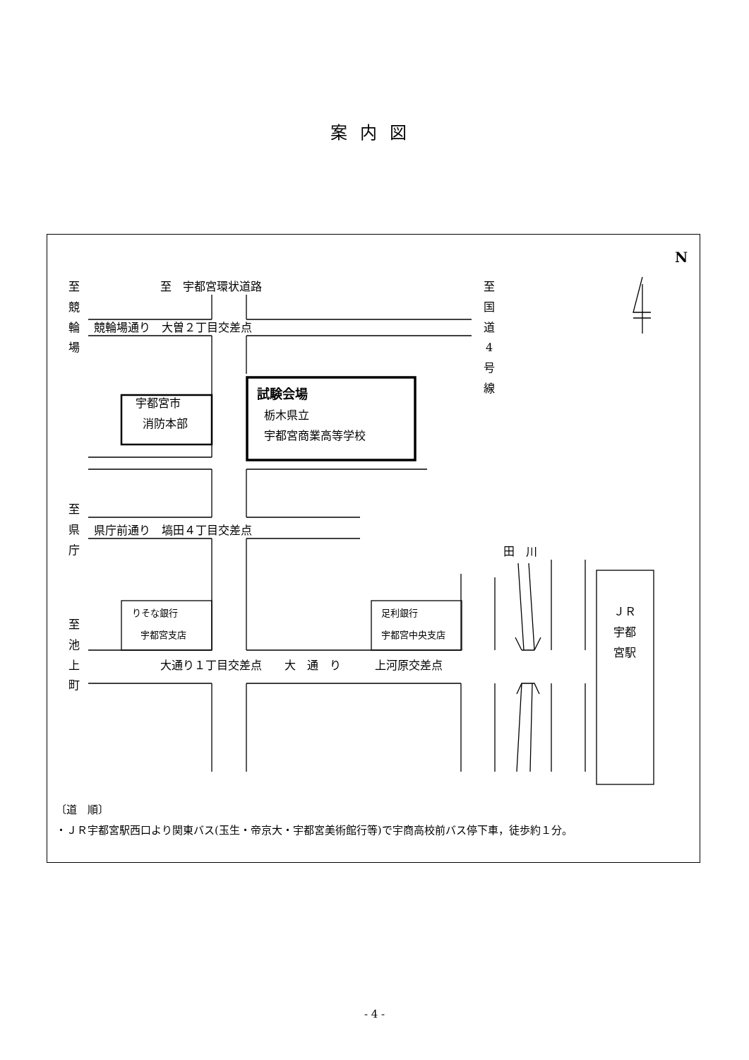案内図
N
至競輪場
至　宇都宮環状道路
至国道4号線
競輪場通り　大曽２丁目交差点
宇都宮市
消防本部
試験会場
栃木県立
宇都宮商業高等学校
至県庁
県庁前通り　塙田４丁目交差点
田　川
りそな銀行
宇都宮支店
足利銀行
宇都宮中央支店
ＪＲ宇都宮駅
至池上町
大通り１丁目交差点　　大　通　り　　　上河原交差点
〔道　順〕
・ＪＲ宇都宮駅西口より関東バス(玉生・帝京大・宇都宮美術館行等)で宇商高校前バス停下車，徒歩約１分。
- 4 -